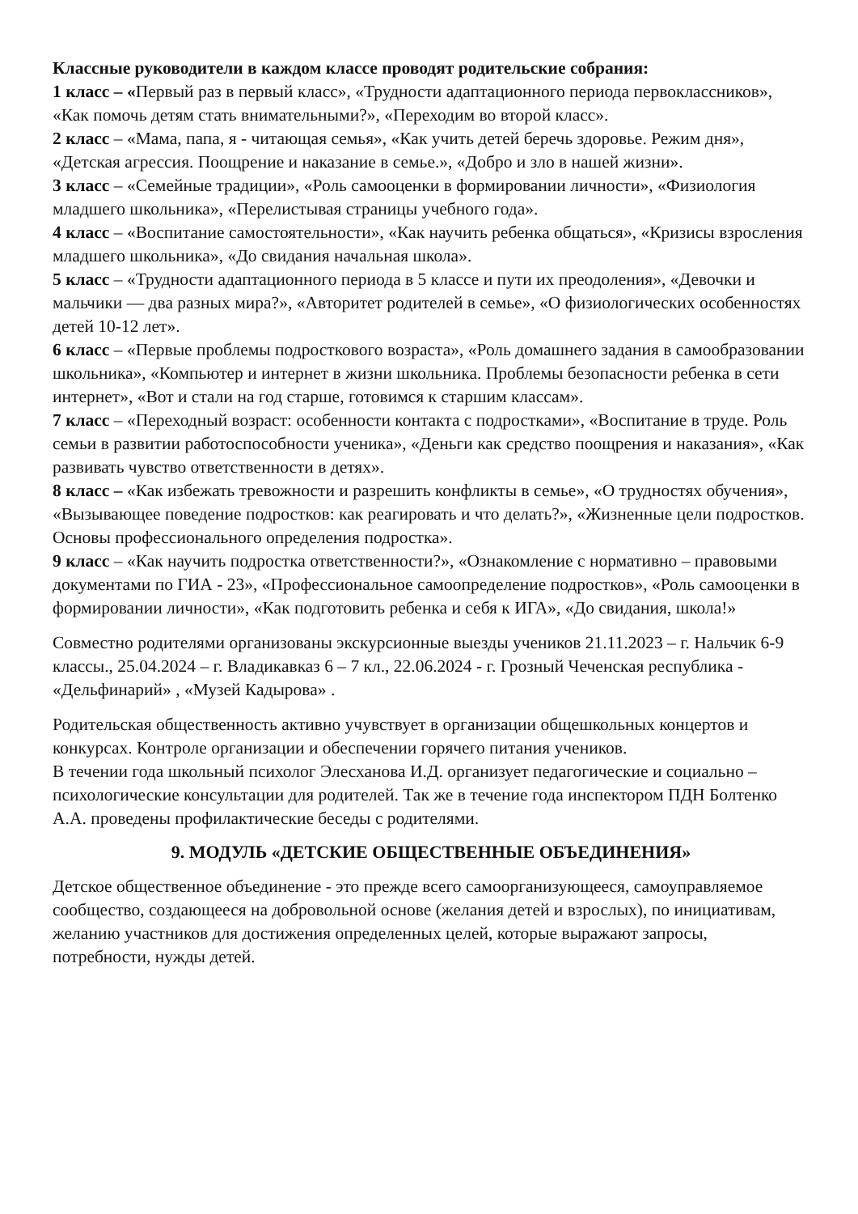Классные руководители в каждом классе проводят родительские собрания:
1 класс – «Первый раз в первый класс», «Трудности адаптационного периода первоклассников», «Как помочь детям стать внимательными?», «Переходим во второй класс».
2 класс – «Мама, папа, я - читающая семья», «Как учить детей беречь здоровье. Режим дня», «Детская агрессия. Поощрение и наказание в семье.», «Добро и зло в нашей жизни».
3 класс – «Семейные традиции», «Роль самооценки в формировании личности», «Физиология младшего школьника», «Перелистывая страницы учебного года».
4 класс – «Воспитание самостоятельности», «Как научить ребенка общаться», «Кризисы взросления младшего школьника», «До свидания начальная школа».
5 класс – «Трудности адаптационного периода в 5 классе и пути их преодоления», «Девочки и мальчики — два разных мира?», «Авторитет родителей в семье», «О физиологических особенностях детей 10-12 лет».
6 класс – «Первые проблемы подросткового возраста», «Роль домашнего задания в самообразовании школьника», «Компьютер и интернет в жизни школьника. Проблемы безопасности ребенка в сети интернет», «Вот и стали на год старше, готовимся к старшим классам».
7 класс – «Переходный возраст: особенности контакта с подростками», «Воспитание в труде. Роль семьи в развитии работоспособности ученика», «Деньги как средство поощрения и наказания», «Как развивать чувство ответственности в детях».
8 класс – «Как избежать тревожности и разрешить конфликты в семье», «О трудностях обучения», «Вызывающее поведение подростков: как реагировать и что делать?», «Жизненные цели подростков. Основы профессионального определения подростка».
9 класс – «Как научить подростка ответственности?», «Ознакомление с нормативно – правовыми документами по ГИА - 23», «Профессиональное самоопределение подростков», «Роль самооценки в формировании личности», «Как подготовить ребенка и себя к ИГА», «До свидания, школа!»
Совместно родителями организованы экскурсионные выезды учеников 21.11.2023 – г. Нальчик 6-9 классы., 25.04.2024 – г. Владикавказ 6 – 7 кл., 22.06.2024 - г. Грозный Чеченская республика - «Дельфинарий» , «Музей Кадырова» .
Родительская общественность активно учувствует в организации общешкольных концертов и конкурсах. Контроле организации и обеспечении горячего питания учеников.
В течении года школьный психолог Элесханова И.Д. организует педагогические и социально – психологические консультации для родителей. Так же в течение года инспектором ПДН Болтенко А.А. проведены профилактические беседы с родителями.
9. МОДУЛЬ «ДЕТСКИЕ ОБЩЕСТВЕННЫЕ ОБЪЕДИНЕНИЯ»
Детское общественное объединение - это прежде всего самоорганизующееся, самоуправляемое сообщество, создающееся на добровольной основе (желания детей и взрослых), по инициативам, желанию участников для достижения определенных целей, которые выражают запросы, потребности, нужды детей.